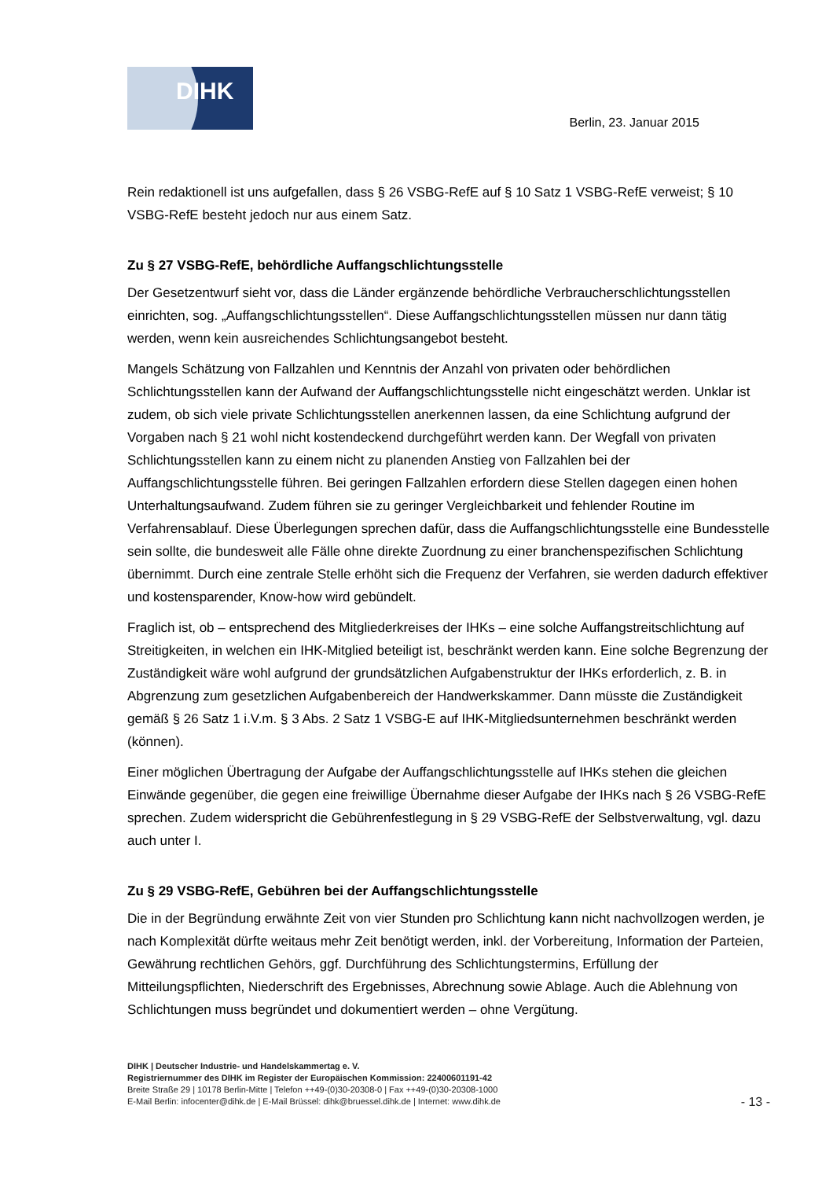DIHK
Berlin, 23. Januar 2015
Rein redaktionell ist uns aufgefallen, dass § 26 VSBG-RefE auf § 10 Satz 1 VSBG-RefE verweist; § 10 VSBG-RefE besteht jedoch nur aus einem Satz.
Zu § 27 VSBG-RefE, behördliche Auffangschlichtungsstelle
Der Gesetzentwurf sieht vor, dass die Länder ergänzende behördliche Verbraucherschlichtungsstellen einrichten, sog. „Auffangschlichtungsstellen“. Diese Auffangschlichtungsstellen müssen nur dann tätig werden, wenn kein ausreichendes Schlichtungsangebot besteht.
Mangels Schätzung von Fallzahlen und Kenntnis der Anzahl von privaten oder behördlichen Schlichtungsstellen kann der Aufwand der Auffangschlichtungsstelle nicht eingeschätzt werden. Unklar ist zudem, ob sich viele private Schlichtungsstellen anerkennen lassen, da eine Schlichtung aufgrund der Vorgaben nach § 21 wohl nicht kostendeckend durchgeführt werden kann. Der Wegfall von privaten Schlichtungsstellen kann zu einem nicht zu planenden Anstieg von Fallzahlen bei der Auffangschlichtungsstelle führen. Bei geringen Fallzahlen erfordern diese Stellen dagegen einen hohen Unterhaltungsaufwand. Zudem führen sie zu geringer Vergleichbarkeit und fehlender Routine im Verfahrensablauf. Diese Überlegungen sprechen dafür, dass die Auffangschlichtungsstelle eine Bundesstelle sein sollte, die bundesweit alle Fälle ohne direkte Zuordnung zu einer branchenspezifischen Schlichtung übernimmt. Durch eine zentrale Stelle erhöht sich die Frequenz der Verfahren, sie werden dadurch effektiver und kostensparender, Know-how wird gebündelt.
Fraglich ist, ob – entsprechend des Mitgliederkreises der IHKs – eine solche Auffangstreitschlichtung auf Streitigkeiten, in welchen ein IHK-Mitglied beteiligt ist, beschränkt werden kann. Eine solche Begrenzung der Zuständigkeit wäre wohl aufgrund der grundsätzlichen Aufgabenstruktur der IHKs erforderlich, z. B. in Abgrenzung zum gesetzlichen Aufgabenbereich der Handwerkskammer. Dann müsste die Zuständigkeit gemäß § 26 Satz 1 i.V.m. § 3 Abs. 2 Satz 1 VSBG-E auf IHK-Mitgliedsunternehmen beschränkt werden (können).
Einer möglichen Übertragung der Aufgabe der Auffangschlichtungsstelle auf IHKs stehen die gleichen Einwände gegenüber, die gegen eine freiwillige Übernahme dieser Aufgabe der IHKs nach § 26 VSBG-RefE sprechen. Zudem widerspricht die Gebührenfestlegung in § 29 VSBG-RefE der Selbstverwaltung, vgl. dazu auch unter I.
Zu § 29 VSBG-RefE, Gebühren bei der Auffangschlichtungsstelle
Die in der Begründung erwähnte Zeit von vier Stunden pro Schlichtung kann nicht nachvollzogen werden, je nach Komplexität dürfte weitaus mehr Zeit benötigt werden, inkl. der Vorbereitung, Information der Parteien, Gewährung rechtlichen Gehörs, ggf. Durchführung des Schlichtungstermins, Erfüllung der Mitteilungspflichten, Niederschrift des Ergebnisses, Abrechnung sowie Ablage. Auch die Ablehnung von Schlichtungen muss begründet und dokumentiert werden – ohne Vergütung.
DIHK | Deutscher Industrie- und Handelskammertag e. V.
Registriernummer des DIHK im Register der Europäischen Kommission: 22400601191-42
Breite Straße 29 | 10178 Berlin-Mitte | Telefon ++49-(0)30-20308-0 | Fax ++49-(0)30-20308-1000
E-Mail Berlin: infocenter@dihk.de | E-Mail Brüssel: dihk@bruessel.dihk.de | Internet: www.dihk.de
- 13 -